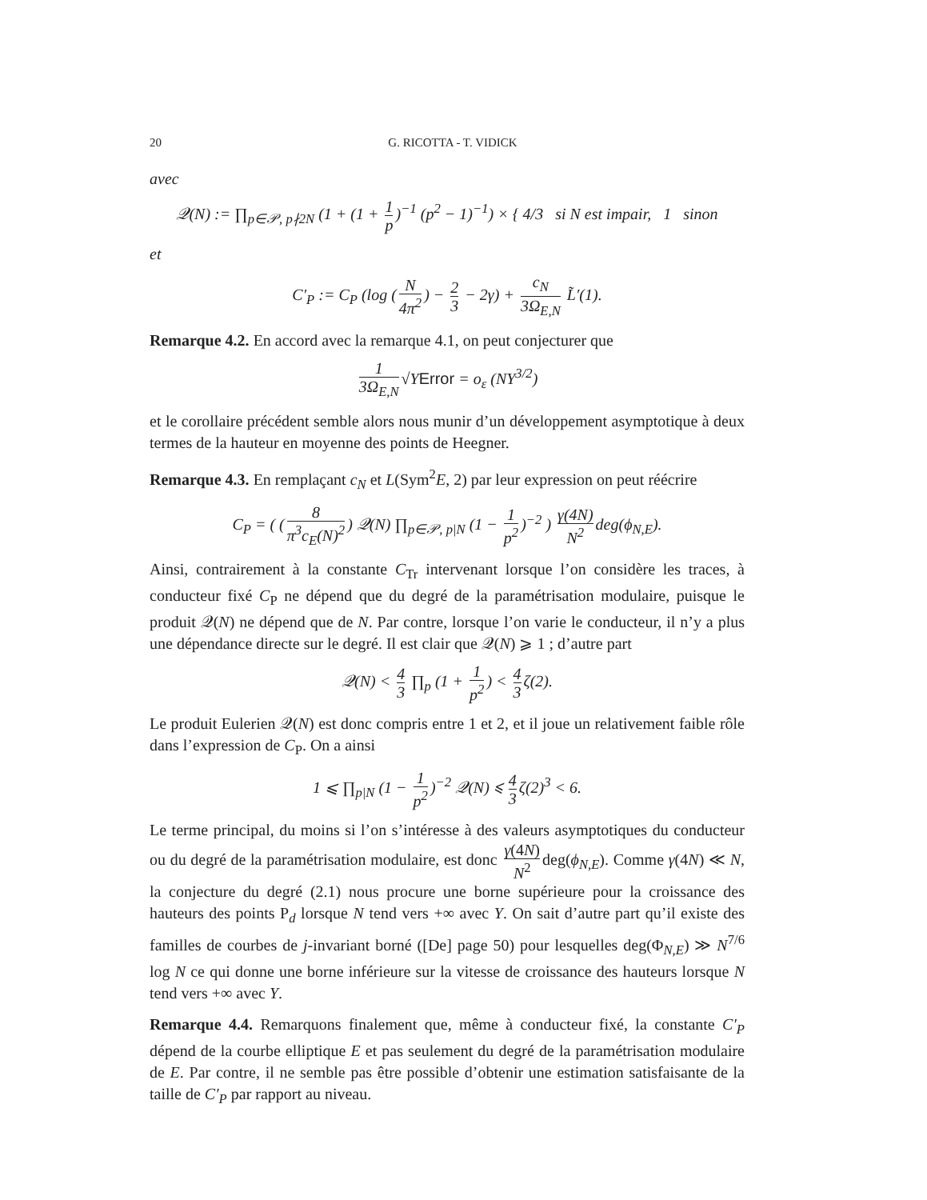20 G. RICOTTA - T. VIDICK
avec
𝒬(N) := ∏<sub>p∈𝒫, p∤2N</sub> (1 + (1 + 1 p)<sup>−1</sup> (p<sup>2</sup> − 1)<sup>−1</sup>) × { 4/3 si N est impair, 1 sinon
et
C′<sub>P</sub> := C<sub>P</sub> (log (N 4π<sup>2</sup>) − 2 3 − 2γ) + c<sub>N</sub> 3Ω<sub>E,N</sub> L̃′(1).
Remarque 4.2. En accord avec la remarque 4.1, on peut conjecturer que
1 3Ω<sub>E,N</sub> √YError = o<sub>ε</sub> (NY<sup>3/2</sup>)
et le corollaire précédent semble alors nous munir d’un développement asymptotique à deux termes de la hauteur en moyenne des points de Heegner.
Remarque 4.3. En remplaçant c<sub>N</sub> et L(Sym<sup>2</sup>E, 2) par leur expression on peut réécrire
C<sub>P</sub> = ( (8 π<sup>3</sup>c<sub>E</sub>(N)<sup>2</sup>) 𝒬(N) ∏<sub>p∈𝒫, p|N</sub> (1 − 1 p<sup>2</sup>)<sup>−2</sup> ) γ(4N) N<sup>2</sup> deg(ϕ<sub>N,E</sub>).
Ainsi, contrairement à la constante C<sub>Tr</sub> intervenant lorsque l’on considère les traces, à conducteur fixé C<sub>P</sub> ne dépend que du degré de la paramétrisation modulaire, puisque le produit 𝒬(N) ne dépend que de N. Par contre, lorsque l’on varie le conducteur, il n’y a plus une dépendance directe sur le degré. Il est clair que 𝒬(N) ⩾ 1 ; d’autre part
𝒬(N) < 4 3 ∏<sub>p</sub> (1 + 1 p<sup>2</sup>) < 4 3 ζ(2).
Le produit Eulerien 𝒬(N) est donc compris entre 1 et 2, et il joue un relativement faible rôle dans l’expression de C<sub>P</sub>. On a ainsi
1 ⩽ ∏<sub>p|N</sub> (1 − 1 p<sup>2</sup>)<sup>−2</sup> 𝒬(N) ⩽ 4 3 ζ(2)<sup>3</sup> < 6.
Le terme principal, du moins si l’on s’intéresse à des valeurs asymptotiques du conducteur ou du degré de la paramétrisation modulaire, est donc γ(4N) N<sup>2</sup> deg(ϕ<sub>N,E</sub>). Comme γ(4N) ≪ N, la conjecture du degré (2.1) nous procure une borne supérieure pour la croissance des hauteurs des points P<sub>d</sub> lorsque N tend vers +∞ avec Y. On sait d’autre part qu’il existe des familles de courbes de j-invariant borné ([De] page 50) pour lesquelles deg(Φ<sub>N,E</sub>) ≫ N<sup>7/6</sup> log N ce qui donne une borne inférieure sur la vitesse de croissance des hauteurs lorsque N tend vers +∞ avec Y.
Remarque 4.4. Remarquons finalement que, même à conducteur fixé, la constante C′<sub>P</sub> dépend de la courbe elliptique E et pas seulement du degré de la paramétrisation modulaire de E. Par contre, il ne semble pas être possible d’obtenir une estimation satisfaisante de la taille de C′<sub>P</sub> par rapport au niveau.